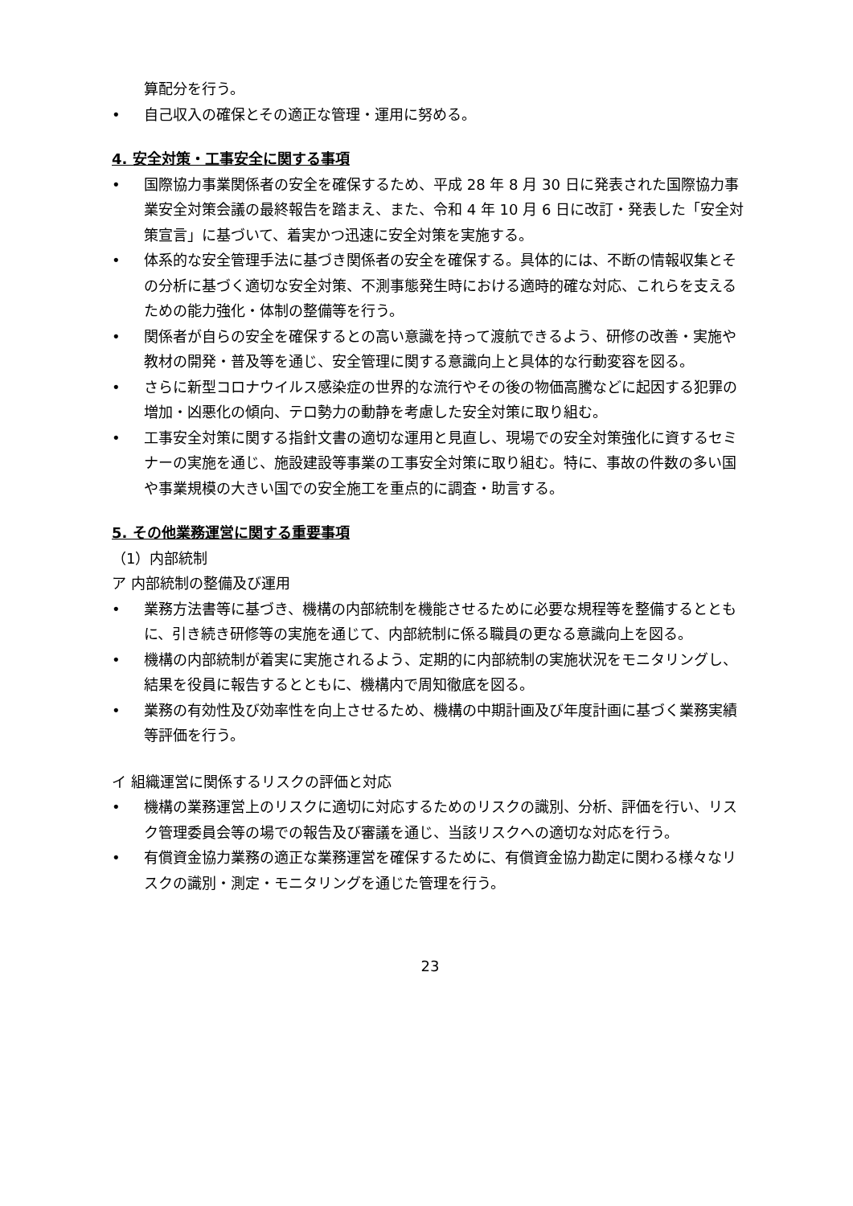算配分を行う。
• 自己収入の確保とその適正な管理・運用に努める。
4. 安全対策・工事安全に関する事項
• 国際協力事業関係者の安全を確保するため、平成 28 年 8 月 30 日に発表された国際協力事業安全対策会議の最終報告を踏まえ、また、令和 4 年 10 月 6 日に改訂・発表した「安全対策宣言」に基づいて、着実かつ迅速に安全対策を実施する。
• 体系的な安全管理手法に基づき関係者の安全を確保する。具体的には、不断の情報収集とその分析に基づく適切な安全対策、不測事態発生時における適時的確な対応、これらを支えるための能力強化・体制の整備等を行う。
• 関係者が自らの安全を確保するとの高い意識を持って渡航できるよう、研修の改善・実施や教材の開発・普及等を通じ、安全管理に関する意識向上と具体的な行動変容を図る。
• さらに新型コロナウイルス感染症の世界的な流行やその後の物価高騰などに起因する犯罪の増加・凶悪化の傾向、テロ勢力の動静を考慮した安全対策に取り組む。
• 工事安全対策に関する指針文書の適切な運用と見直し、現場での安全対策強化に資するセミナーの実施を通じ、施設建設等事業の工事安全対策に取り組む。特に、事故の件数の多い国や事業規模の大きい国での安全施工を重点的に調査・助言する。
5. その他業務運営に関する重要事項
（1）内部統制
ア 内部統制の整備及び運用
• 業務方法書等に基づき、機構の内部統制を機能させるために必要な規程等を整備するとともに、引き続き研修等の実施を通じて、内部統制に係る職員の更なる意識向上を図る。
• 機構の内部統制が着実に実施されるよう、定期的に内部統制の実施状況をモニタリングし、結果を役員に報告するとともに、機構内で周知徹底を図る。
• 業務の有効性及び効率性を向上させるため、機構の中期計画及び年度計画に基づく業務実績等評価を行う。
イ 組織運営に関係するリスクの評価と対応
• 機構の業務運営上のリスクに適切に対応するためのリスクの識別、分析、評価を行い、リスク管理委員会等の場での報告及び審議を通じ、当該リスクへの適切な対応を行う。
• 有償資金協力業務の適正な業務運営を確保するために、有償資金協力勘定に関わる様々なリスクの識別・測定・モニタリングを通じた管理を行う。
23